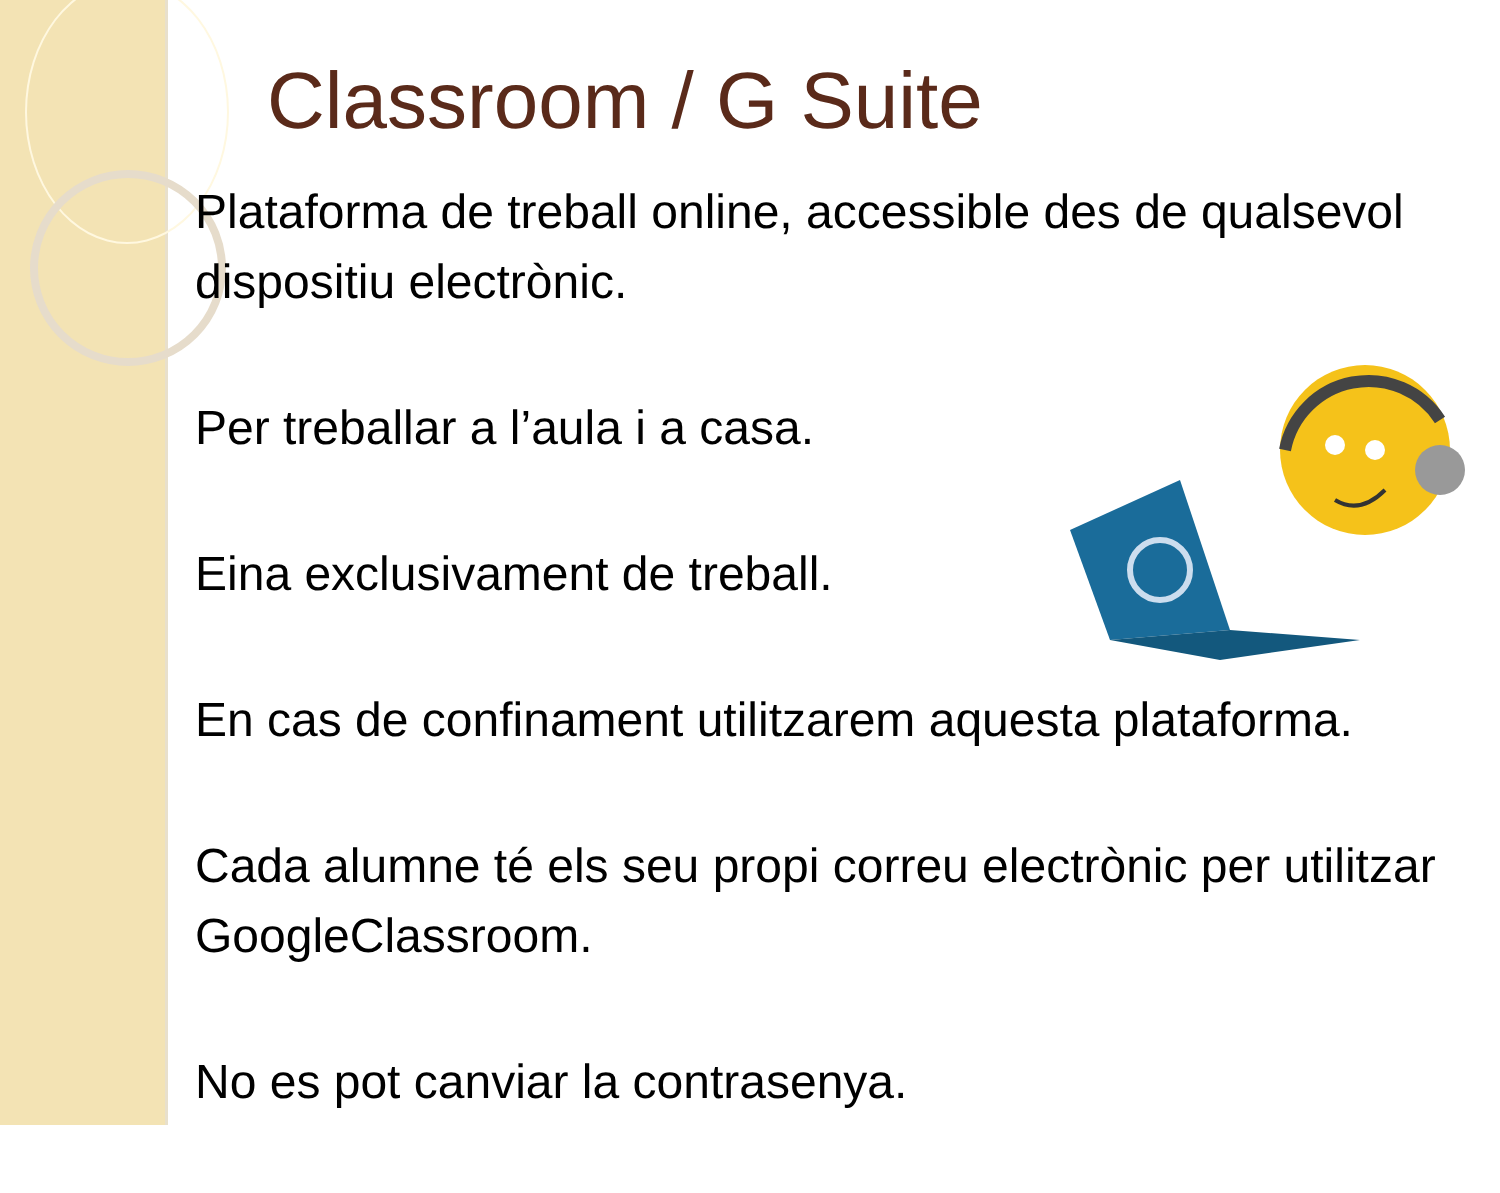Classroom / G Suite
Plataforma de treball online, accessible des de qualsevol dispositiu electrònic.
Per treballar a l’aula i a casa.
Eina exclusivament de treball.
En cas de confinament utilitzarem aquesta plataforma.
Cada alumne té els seu propi correu electrònic per utilitzar GoogleClassroom.
No es pot canviar la contrasenya.